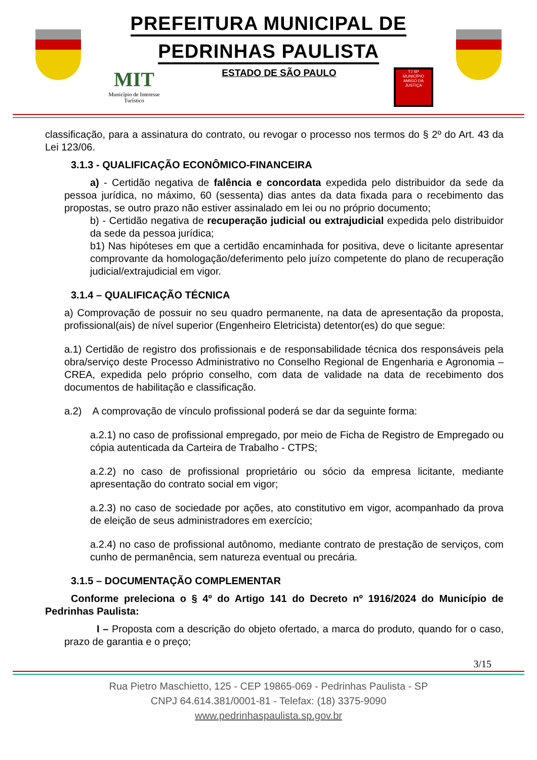PREFEITURA MUNICIPAL DE
PEDRINHAS PAULISTA
MIT
Município de Interesse Turístico
ESTADO DE SÃO PAULO
TJ SP
MUNICÍPIO AMIGO DA JUSTIÇA
classificação, para a assinatura do contrato, ou revogar o processo nos termos do § 2º do Art. 43 da Lei 123/06.
3.1.3 - QUALIFICAÇÃO ECONÔMICO-FINANCEIRA
a) - Certidão negativa de falência e concordata expedida pelo distribuidor da sede da pessoa jurídica, no máximo, 60 (sessenta) dias antes da data fixada para o recebimento das propostas, se outro prazo não estiver assinalado em lei ou no próprio documento;
b) - Certidão negativa de recuperação judicial ou extrajudicial expedida pelo distribuidor da sede da pessoa jurídica;
b1) Nas hipóteses em que a certidão encaminhada for positiva, deve o licitante apresentar comprovante da homologação/deferimento pelo juízo competente do plano de recuperação judicial/extrajudicial em vigor.
3.1.4 – QUALIFICAÇÃO TÉCNICA
a) Comprovação de possuir no seu quadro permanente, na data de apresentação da proposta, profissional(ais) de nível superior (Engenheiro Eletricista) detentor(es) do que segue:
a.1) Certidão de registro dos profissionais e de responsabilidade técnica dos responsáveis pela obra/serviço deste Processo Administrativo no Conselho Regional de Engenharia e Agronomia – CREA, expedida pelo próprio conselho, com data de validade na data de recebimento dos documentos de habilitação e classificação.
a.2) A comprovação de vínculo profissional poderá se dar da seguinte forma:
a.2.1) no caso de profissional empregado, por meio de Ficha de Registro de Empregado ou cópia autenticada da Carteira de Trabalho - CTPS;
a.2.2) no caso de profissional proprietário ou sócio da empresa licitante, mediante apresentação do contrato social em vigor;
a.2.3) no caso de sociedade por ações, ato constitutivo em vigor, acompanhado da prova de eleição de seus administradores em exercício;
a.2.4) no caso de profissional autônomo, mediante contrato de prestação de serviços, com cunho de permanência, sem natureza eventual ou precária.
3.1.5 – DOCUMENTAÇÃO COMPLEMENTAR
Conforme preleciona o § 4º do Artigo 141 do Decreto nº 1916/2024 do Município de Pedrinhas Paulista:
I – Proposta com a descrição do objeto ofertado, a marca do produto, quando for o caso, prazo de garantia e o preço;
3/15
Rua Pietro Maschietto, 125 - CEP 19865-069 - Pedrinhas Paulista - SP
CNPJ 64.614.381/0001-81 - Telefax: (18) 3375-9090
www.pedrinhaspaulista.sp.gov.br